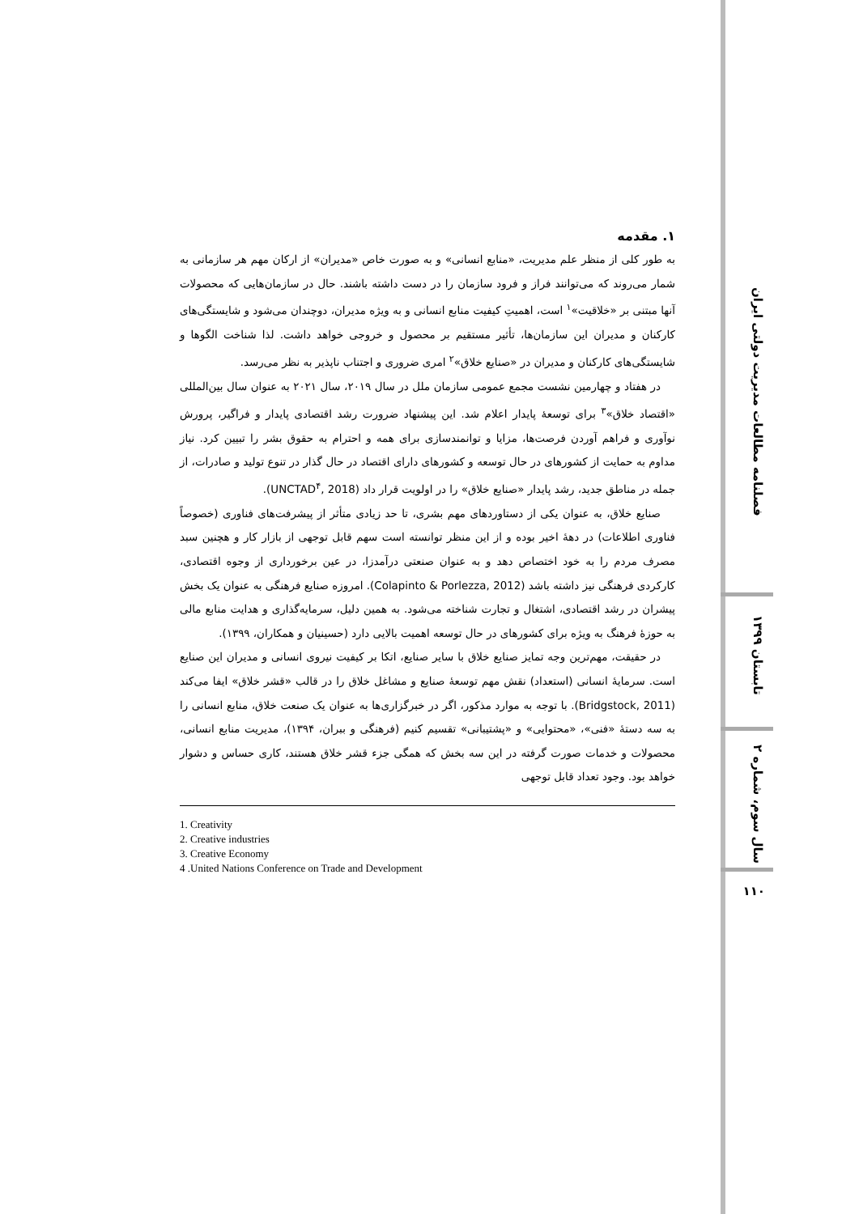فصلنامه مطالعات مدیریت دولتی ایران
تابستان ۱۳۹۹
سال سوم، شماره ۲
۱۱۰
۱. مقدمه
به طور کلی از منظر علم مدیریت، «منابع انسانی» و به صورت خاص «مدیران» از ارکان مهم هر سازمانی به شمار می‌روند که می‌توانند فراز و فرود سازمان را در دست داشته باشند. حال در سازمان‌هایی که محصولات آنها مبتنی بر «خلاقیت»<sup>۱</sup> است، اهمیتِ کیفیت منابع انسانی و به ویژه مدیران، دوچندان می‌شود و شایستگی‌های کارکنان و مدیران این سازمان‌ها، تأثیر مستقیم بر محصول و خروجی خواهد داشت. لذا شناخت الگوها و شایستگی‌های کارکنان و مدیران در «صنایع خلاق»<sup>۲</sup> امری ضروری و اجتناب ناپذیر به نظر می‌رسد.
در هفتاد و چهارمین نشست مجمع عمومی سازمان ملل در سال ۲۰۱۹، سال ۲۰۲۱ به عنوان سال بین‌المللی «اقتصاد خلاق»<sup>۳</sup> برای توسعهٔ پایدار اعلام شد. این پیشنهاد ضرورت رشد اقتصادی پایدار و فراگیر، پرورش نوآوری و فراهم آوردن فرصت‌ها، مزایا و توانمندسازی برای همه و احترام به حقوق بشر را تبیین کرد. نیاز مداوم به حمایت از کشورهای در حال توسعه و کشورهای دارای اقتصاد در حال گذار در تنوع تولید و صادرات، از جمله در مناطق جدید، رشد پایدار «صنایع خلاق» را در اولویت قرار داد (UNCTAD<sup>۴</sup>, 2018).
صنایع خلاق، به عنوان یکی از دستاوردهای مهم بشری، تا حد زیادی متأثر از پیشرفت‌های فناوری (خصوصاً فناوری اطلاعات) در دههٔ اخیر بوده و از این منظر توانسته است سهم قابل توجهی از بازار کار و هچنین سبد مصرف مردم را به خود اختصاص دهد و به عنوان صنعتی درآمدزا، در عین برخورداری از وجوه اقتصادی، کارکردی فرهنگی نیز داشته باشد (Colapinto & Porlezza, 2012). امروزه صنایع فرهنگی به عنوان یک بخش پیشران در رشد اقتصادی، اشتغال و تجارت شناخته می‌شود. به همین دلیل، سرمایه‌گذاری و هدایت منابع مالی به حوزهٔ فرهنگ به ویژه برای کشورهای در حال توسعه اهمیت بالایی دارد (حسینیان و همکاران، ۱۳۹۹).
در حقیقت، مهم‌ترین وجه تمایز صنایع خلاق با سایر صنایع، اتکا بر کیفیت نیروی انسانی و مدیران این صنایع است. سرمایهٔ انسانی (استعداد) نقش مهم توسعهٔ صنایع و مشاغل خلاق را در قالب «قشر خلاق» ایفا می‌کند (Bridgstock, 2011). با توجه به موارد مذکور، اگر در خبرگزاری‌ها به عنوان یک صنعت خلاق، منابع انسانی را به سه دستهٔ «فنی»، «محتوایی» و «پشتیبانی» تقسیم کنیم (فرهنگی و ببران، ۱۳۹۴)، مدیریت منابع انسانی، محصولات و خدمات صورت گرفته در این سه بخش که همگی جزء قشر خلاق هستند، کاری حساس و دشوار خواهد بود. وجود تعداد قابل توجهی
1. Creativity
2. Creative industries
3. Creative Economy
4 .United Nations Conference on Trade and Development